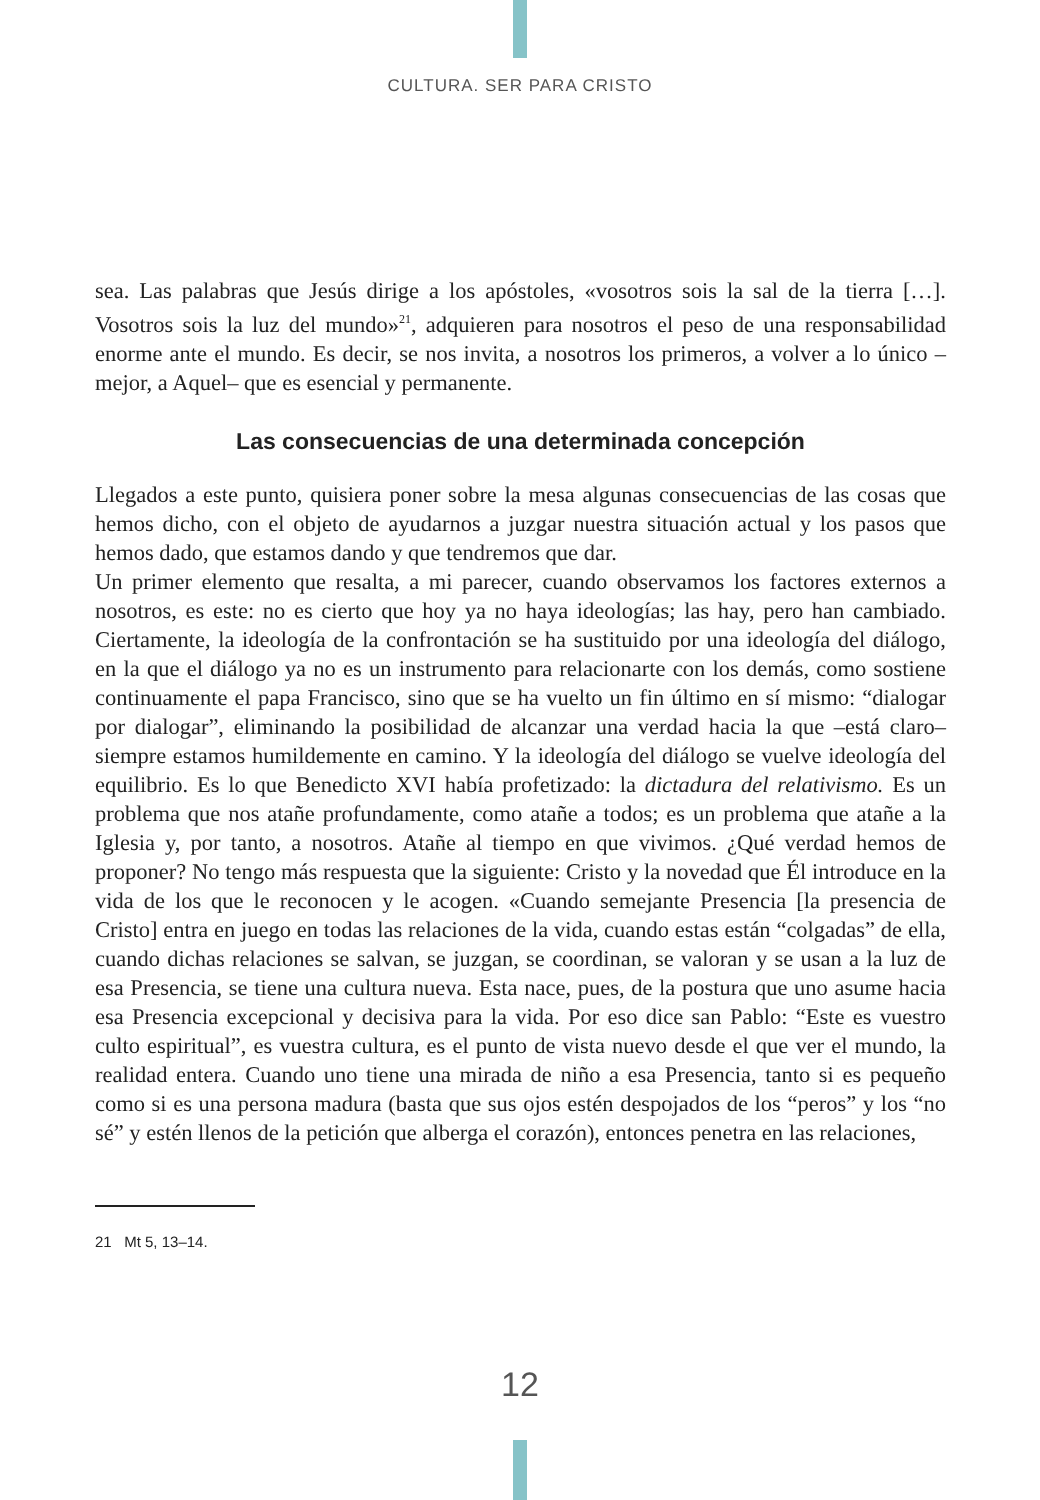CULTURA. SER PARA CRISTO
sea. Las palabras que Jesús dirige a los apóstoles, «vosotros sois la sal de la tierra […]. Vosotros sois la luz del mundo»<sup>21</sup>, adquieren para nosotros el peso de una responsabilidad enorme ante el mundo. Es decir, se nos invita, a nosotros los primeros, a volver a lo único –mejor, a Aquel– que es esencial y permanente.
Las consecuencias de una determinada concepción
Llegados a este punto, quisiera poner sobre la mesa algunas consecuencias de las cosas que hemos dicho, con el objeto de ayudarnos a juzgar nuestra situación actual y los pasos que hemos dado, que estamos dando y que tendremos que dar.
Un primer elemento que resalta, a mi parecer, cuando observamos los factores externos a nosotros, es este: no es cierto que hoy ya no haya ideologías; las hay, pero han cambiado. Ciertamente, la ideología de la confrontación se ha sustituido por una ideología del diálogo, en la que el diálogo ya no es un instrumento para relacionarte con los demás, como sostiene continuamente el papa Francisco, sino que se ha vuelto un fin último en sí mismo: “dialogar por dialogar”, eliminando la posibilidad de alcanzar una verdad hacia la que –está claro– siempre estamos humildemente en camino. Y la ideología del diálogo se vuelve ideología del equilibrio. Es lo que Benedicto XVI había profetizado: la dictadura del relativismo. Es un problema que nos atañe profundamente, como atañe a todos; es un problema que atañe a la Iglesia y, por tanto, a nosotros. Atañe al tiempo en que vivimos. ¿Qué verdad hemos de proponer? No tengo más respuesta que la siguiente: Cristo y la novedad que Él introduce en la vida de los que le reconocen y le acogen. «Cuando semejante Presencia [la presencia de Cristo] entra en juego en todas las relaciones de la vida, cuando estas están “colgadas” de ella, cuando dichas relaciones se salvan, se juzgan, se coordinan, se valoran y se usan a la luz de esa Presencia, se tiene una cultura nueva. Esta nace, pues, de la postura que uno asume hacia esa Presencia excepcional y decisiva para la vida. Por eso dice san Pablo: “Este es vuestro culto espiritual”, es vuestra cultura, es el punto de vista nuevo desde el que ver el mundo, la realidad entera. Cuando uno tiene una mirada de niño a esa Presencia, tanto si es pequeño como si es una persona madura (basta que sus ojos estén despojados de los “peros” y los “no sé” y estén llenos de la petición que alberga el corazón), entonces penetra en las relaciones,
21 Mt 5, 13–14.
12